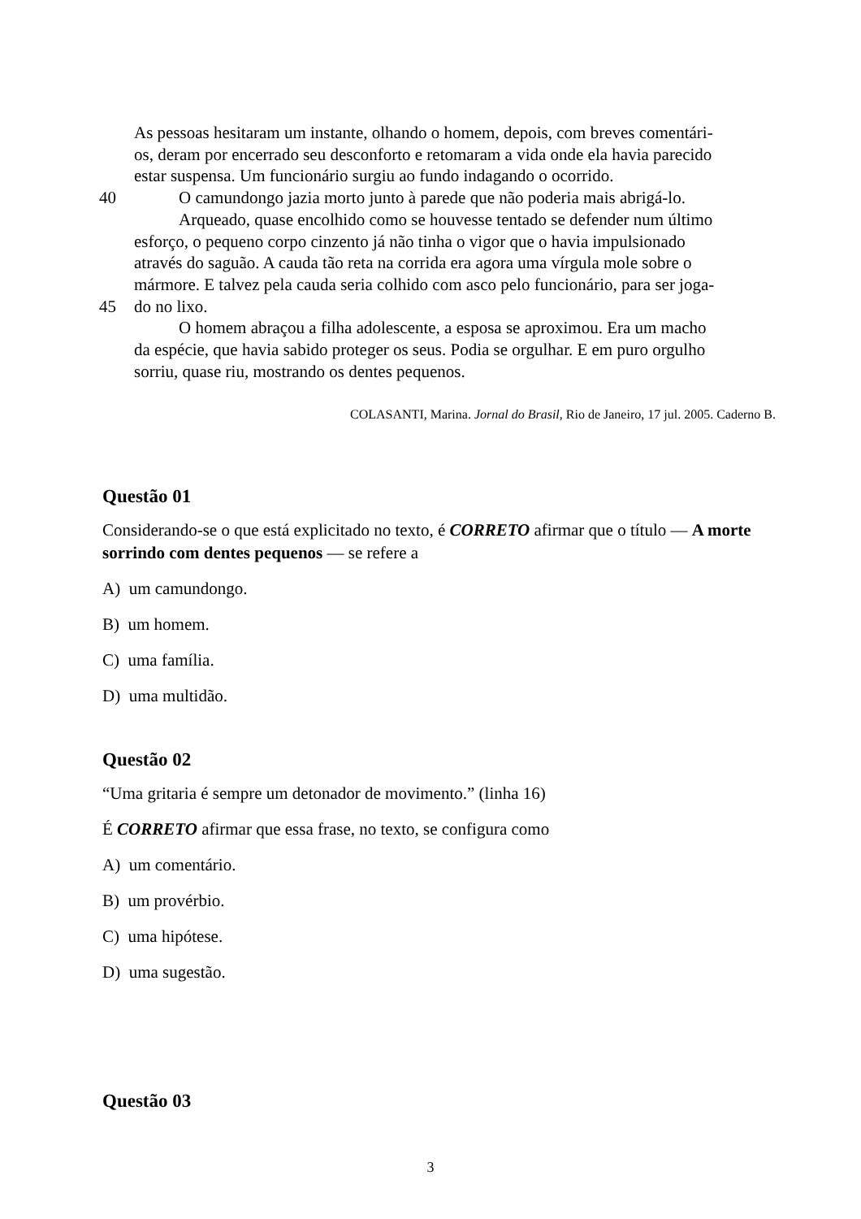As pessoas hesitaram um instante, olhando o homem, depois, com breves comentári-
os, deram por encerrado seu desconforto e retomaram a vida onde ela havia parecido
estar suspensa. Um funcionário surgiu ao fundo indagando o ocorrido.
40 O camundongo jazia morto junto à parede que não poderia mais abrigá-lo.
Arqueado, quase encolhido como se houvesse tentado se defender num último
esforço, o pequeno corpo cinzento já não tinha o vigor que o havia impulsionado
através do saguão. A cauda tão reta na corrida era agora uma vírgula mole sobre o
mármore. E talvez pela cauda seria colhido com asco pelo funcionário, para ser joga-
45 do no lixo.
O homem abraçou a filha adolescente, a esposa se aproximou. Era um macho
da espécie, que havia sabido proteger os seus. Podia se orgulhar. E em puro orgulho
sorriu, quase riu, mostrando os dentes pequenos.
COLASANTI, Marina. Jornal do Brasil, Rio de Janeiro, 17 jul. 2005. Caderno B.
Questão 01
Considerando-se o que está explicitado no texto, é CORRETO afirmar que o título — A morte sorrindo com dentes pequenos — se refere a
A) um camundongo.
B) um homem.
C) uma família.
D) uma multidão.
Questão 02
“Uma gritaria é sempre um detonador de movimento.” (linha 16)
É CORRETO afirmar que essa frase, no texto, se configura como
A) um comentário.
B) um provérbio.
C) uma hipótese.
D) uma sugestão.
Questão 03
3